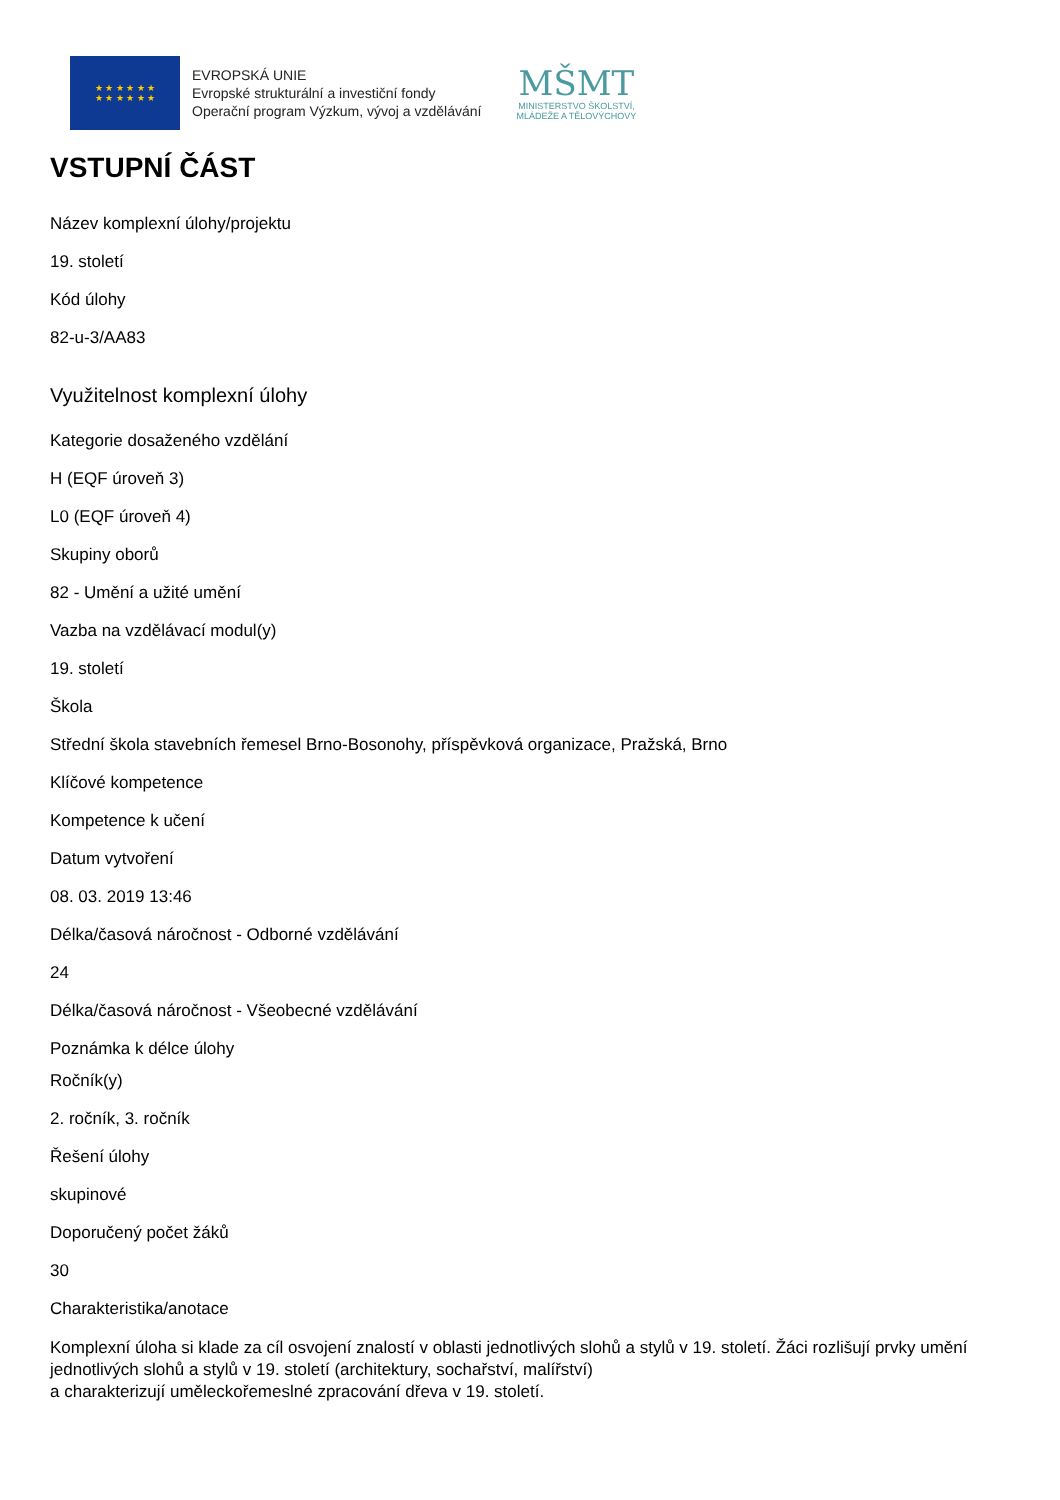★ ★ ★ ★ ★ ★
★ ★ ★ ★ ★ ★
EVROPSKÁ UNIE
Evropské strukturální a investiční fondy
Operační program Výzkum, vývoj a vzdělávání
MŠMT
MINISTERSTVO ŠKOLSTVÍ,
MLÁDEŽE A TĚLOVÝCHOVY
VSTUPNÍ ČÁST
Název komplexní úlohy/projektu
19. století
Kód úlohy
82-u-3/AA83
Využitelnost komplexní úlohy
Kategorie dosaženého vzdělání
H (EQF úroveň 3)
L0 (EQF úroveň 4)
Skupiny oborů
82 - Umění a užité umění
Vazba na vzdělávací modul(y)
19. století
Škola
Střední škola stavebních řemesel Brno-Bosonohy, příspěvková organizace, Pražská, Brno
Klíčové kompetence
Kompetence k učení
Datum vytvoření
08. 03. 2019 13:46
Délka/časová náročnost - Odborné vzdělávání
24
Délka/časová náročnost - Všeobecné vzdělávání
Poznámka k délce úlohy
Ročník(y)
2. ročník, 3. ročník
Řešení úlohy
skupinové
Doporučený počet žáků
30
Charakteristika/anotace
Komplexní úloha si klade za cíl osvojení znalostí v oblasti jednotlivých slohů a stylů v 19. století. Žáci rozlišují prvky umění jednotlivých slohů a stylů v 19. století (architektury, sochařství, malířství)
a charakterizují uměleckořemeslné zpracování dřeva v 19. století.